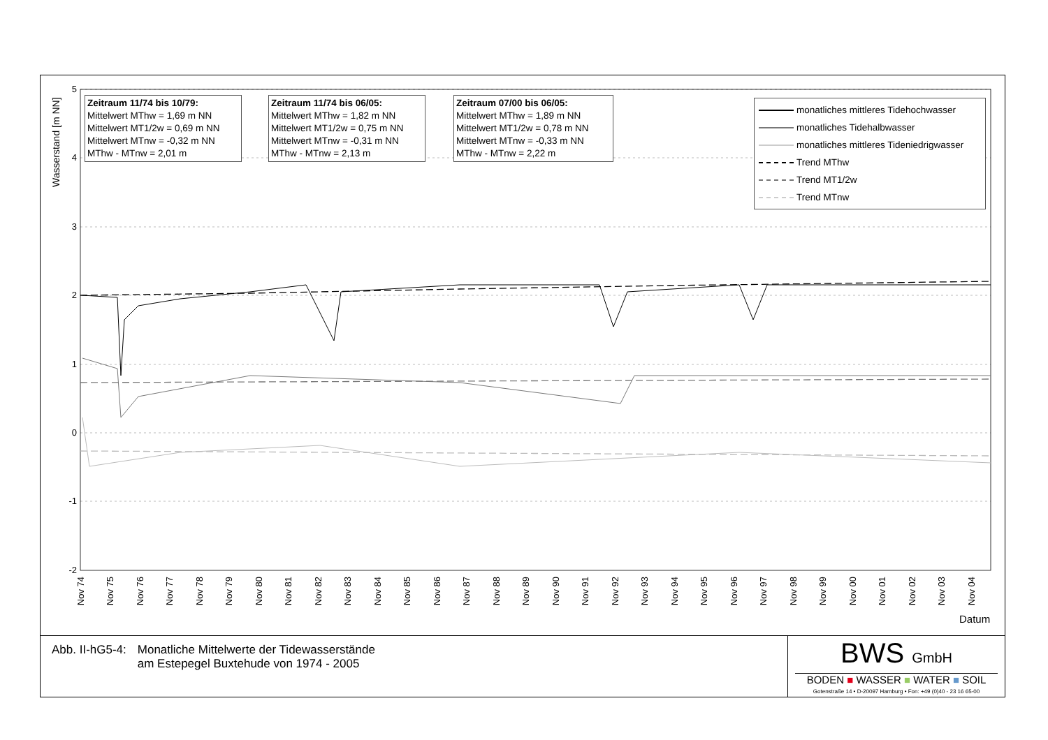Wasserstand [m NN]
5
4
3
2
1
0
-1
-2
Zeitraum 11/74 bis 10/79:
Mittelwert MThw = 1,69 m NN
Mittelwert MT1/2w = 0,69 m NN
Mittelwert MTnw = -0,32 m NN
MThw - MTnw = 2,01 m
Zeitraum 11/74 bis 06/05:
Mittelwert MThw = 1,82 m NN
Mittelwert MT1/2w = 0,75 m NN
Mittelwert MTnw = -0,31 m NN
MThw - MTnw = 2,13 m
Zeitraum 07/00 bis 06/05:
Mittelwert MThw = 1,89 m NN
Mittelwert MT1/2w = 0,78 m NN
Mittelwert MTnw = -0,33 m NN
MThw - MTnw = 2,22 m
monatliches mittleres Tidehochwasser
monatliches Tidehalbwasser
monatliches mittleres Tideniedrigwasser
Trend MThw
Trend MT1/2w
Trend MTnw
Nov 74
Nov 75
Nov 76
Nov 77
Nov 78
Nov 79
Nov 80
Nov 81
Nov 82
Nov 83
Nov 84
Nov 85
Nov 86
Nov 87
Nov 88
Nov 89
Nov 90
Nov 91
Nov 92
Nov 93
Nov 94
Nov 95
Nov 96
Nov 97
Nov 98
Nov 99
Nov 00
Nov 01
Nov 02
Nov 03
Nov 04
Datum
Abb. II-hG5-4: Monatliche Mittelwerte der Tidewasserstände
am Estepegel Buxtehude von 1974 - 2005
BWS GmbH
BODEN ■ WASSER ■ WATER ■ SOIL
Gotenstraße 14 • D-20097 Hamburg • Fon: +49 (0)40 - 23 16 65-00